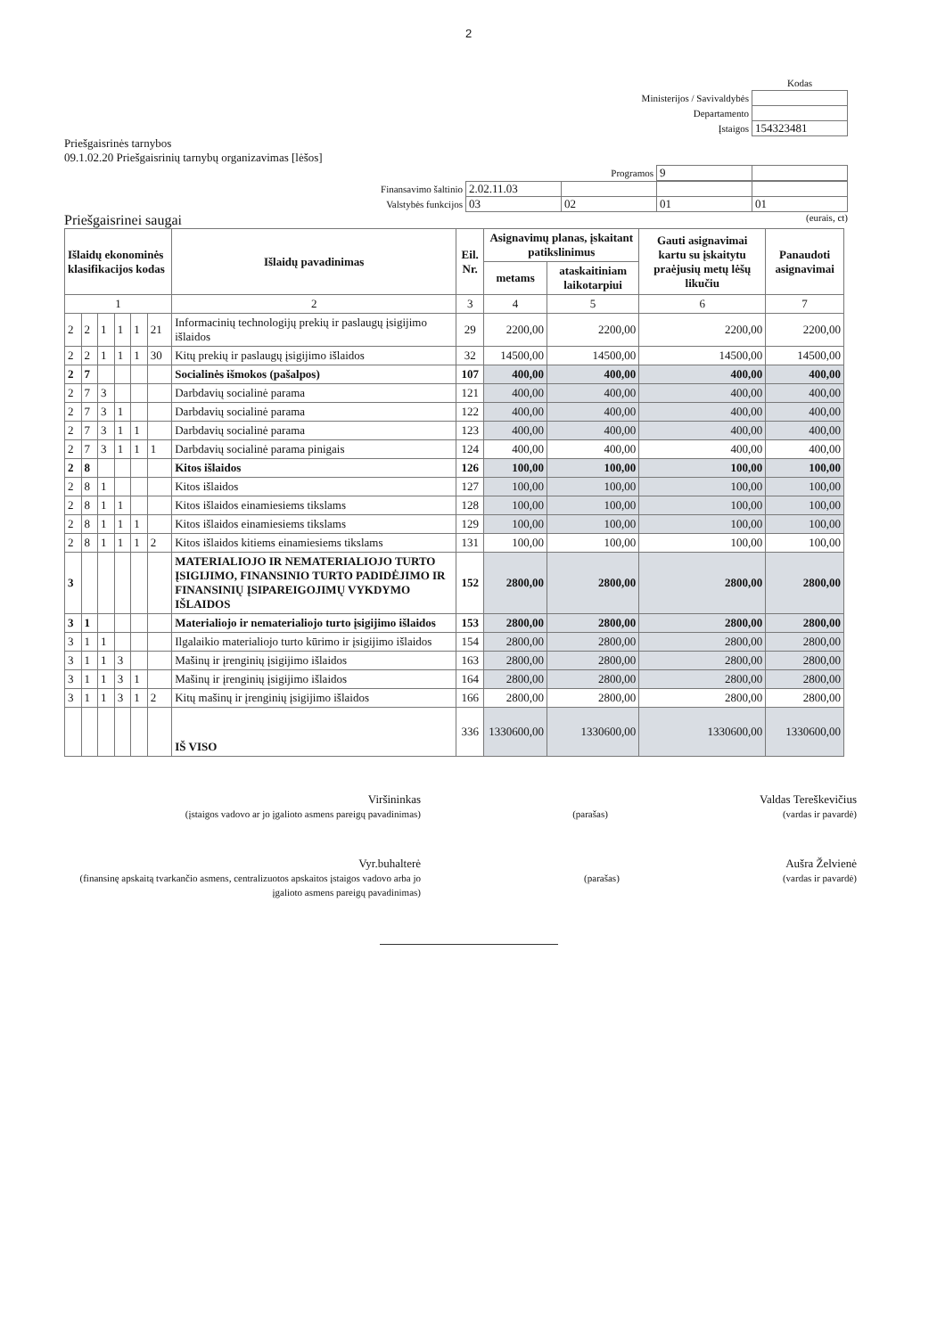2
| | Kodas |
| Ministerijos / Savivaldybės | |
| Departamento | |
| Įstaigos | 154323481 |
Priešgaisrinės tarnybos
09.1.02.20 Priešgaisrinių tarnybų organizavimas [lėšos]
| Programos | 9 | |
| Finansavimo šaltinio | 2.02.11.03 | | | |
| Valstybės funkcijos | 03 | 02 | 01 | 01 |
Priešgaisrinei saugai (eurais, ct)
| Išlaidų ekonominės klasifikacijos kodas | | | | | | Išlaidų pavadinimas | Eil. Nr. | Asignavimų planas, įskaitant patikslinimus | | Gauti asignavimai kartu su įskaitytu praėjusių metų lėšų likučiu | Panaudoti asignavimai |
| --- | --- | --- | --- | --- | --- | --- | --- | --- | --- | --- | --- |
| | | | | | | | | metams | ataskaitiniam laikotarpiui | | |
| 1 | | | | | | 2 | 3 | 4 | 5 | 6 | 7 |
| 2 | 2 | 1 | 1 | 1 | 21 | Informacinių technologijų prekių ir paslaugų įsigijimo išlaidos | 29 | 2200,00 | 2200,00 | 2200,00 | 2200,00 |
| 2 | 2 | 1 | 1 | 1 | 30 | Kitų prekių ir paslaugų įsigijimo išlaidos | 32 | 14500,00 | 14500,00 | 14500,00 | 14500,00 |
| 2 | 7 | | | | | Socialinės išmokos (pašalpos) | 107 | 400,00 | 400,00 | 400,00 | 400,00 |
| 2 | 7 | 3 | | | | Darbdavių socialinė parama | 121 | 400,00 | 400,00 | 400,00 | 400,00 |
| 2 | 7 | 3 | 1 | | | Darbdavių socialinė parama | 122 | 400,00 | 400,00 | 400,00 | 400,00 |
| 2 | 7 | 3 | 1 | 1 | | Darbdavių socialinė parama | 123 | 400,00 | 400,00 | 400,00 | 400,00 |
| 2 | 7 | 3 | 1 | 1 | 1 | Darbdavių socialinė parama pinigais | 124 | 400,00 | 400,00 | 400,00 | 400,00 |
| 2 | 8 | | | | | Kitos išlaidos | 126 | 100,00 | 100,00 | 100,00 | 100,00 |
| 2 | 8 | 1 | | | | Kitos išlaidos | 127 | 100,00 | 100,00 | 100,00 | 100,00 |
| 2 | 8 | 1 | 1 | | | Kitos išlaidos einamiesiems tikslams | 128 | 100,00 | 100,00 | 100,00 | 100,00 |
| 2 | 8 | 1 | 1 | 1 | | Kitos išlaidos einamiesiems tikslams | 129 | 100,00 | 100,00 | 100,00 | 100,00 |
| 2 | 8 | 1 | 1 | 1 | 2 | Kitos išlaidos kitiems einamiesiems tikslams | 131 | 100,00 | 100,00 | 100,00 | 100,00 |
| 3 | | | | | | MATERIALIOJO IR NEMATERIALIOJO TURTO ĮSIGIJIMO, FINANSINIO TURTO PADIDĖJIMO IR FINANSINIŲ ĮSIPAREIGOJIMŲ VYKDYMO IŠLAIDOS | 152 | 2800,00 | 2800,00 | 2800,00 | 2800,00 |
| 3 | 1 | | | | | Materialiojo ir nematerialiojo turto įsigijimo išlaidos | 153 | 2800,00 | 2800,00 | 2800,00 | 2800,00 |
| 3 | 1 | 1 | | | | Ilgalaikio materialiojo turto kūrimo ir įsigijimo išlaidos | 154 | 2800,00 | 2800,00 | 2800,00 | 2800,00 |
| 3 | 1 | 1 | 3 | | | Mašinų ir įrenginių įsigijimo išlaidos | 163 | 2800,00 | 2800,00 | 2800,00 | 2800,00 |
| 3 | 1 | 1 | 3 | 1 | | Mašinų ir įrenginių įsigijimo išlaidos | 164 | 2800,00 | 2800,00 | 2800,00 | 2800,00 |
| 3 | 1 | 1 | 3 | 1 | 2 | Kitų mašinų ir įrenginių įsigijimo išlaidos | 166 | 2800,00 | 2800,00 | 2800,00 | 2800,00 |
| | | | | | | IŠ VISO | 336 | 1330600,00 | 1330600,00 | 1330600,00 | 1330600,00 |
Viršininkas
(įstaigos vadovo ar jo įgalioto asmens pareigų pavadinimas)
(parašas)
Valdas Tereškevičius
(vardas ir pavardė)
Vyr.buhalterė
(finansinę apskaitą tvarkančio asmens, centralizuotos apskaitos įstaigos vadovo arba jo įgalioto asmens pareigų pavadinimas)
(parašas)
Aušra Želvienė
(vardas ir pavardė)